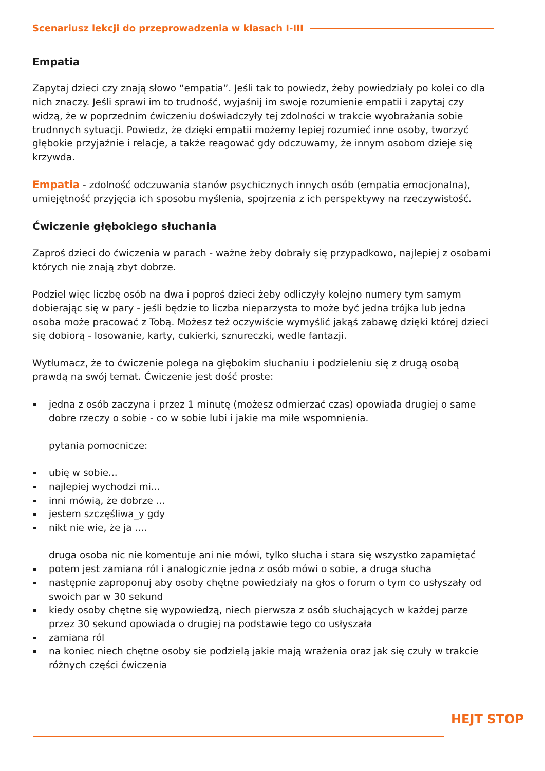Scenariusz lekcji do przeprowadzenia w klasach I-III
Empatia
Zapytaj dzieci czy znają słowo “empatia”. Jeśli tak to powiedz, żeby powiedziały po kolei co dla nich znaczy. Jeśli sprawi im to trudność, wyjaśnij im swoje rozumienie empatii i zapytaj czy widzą, że w poprzednim ćwiczeniu doświadczyły tej zdolności w trakcie wyobrażania sobie trudnnych sytuacji. Powiedz, że dzięki empatii możemy lepiej rozumieć inne osoby, tworzyć głębokie przyjaźnie i relacje, a także reagować gdy odczuwamy, że innym osobom dzieje się krzywda.
Empatia - zdolność odczuwania stanów psychicznych innych osób (empatia emocjonalna), umiejętność przyjęcia ich sposobu myślenia, spojrzenia z ich perspektywy na rzeczywistość.
Ćwiczenie głębokiego słuchania
Zaproś dzieci do ćwiczenia w parach - ważne żeby dobrały się przypadkowo, najlepiej z osobami których nie znają zbyt dobrze.
Podziel więc liczbę osób na dwa i poproś dzieci żeby odliczyły kolejno numery tym samym dobierając się w pary - jeśli będzie to liczba nieparzysta to może być jedna trójka lub jedna osoba może pracować z Tobą. Możesz też oczywiście wymyślić jakąś zabawę dzięki której dzieci się dobiorą - losowanie, karty, cukierki, sznureczki, wedle fantazji.
Wytłumacz, że to ćwiczenie polega na głębokim słuchaniu i podzieleniu się z drugą osobą prawdą na swój temat. Ćwiczenie jest dość proste:
jedna z osób zaczyna i przez 1 minutę (możesz odmierzać czas) opowiada drugiej o same dobre rzeczy o sobie - co w sobie lubi i jakie ma miłe wspomnienia.
pytania pomocnicze:
ubię w sobie...
najlepiej wychodzi mi...
inni mówią, że dobrze ...
jestem szczęśliwa_y gdy
nikt nie wie, że ja ....
druga osoba nic nie komentuje ani nie mówi, tylko słucha i stara się wszystko zapamiętać
potem jest zamiana ról i analogicznie jedna z osób mówi o sobie, a druga słucha
następnie zaproponuj aby osoby chętne powiedziały na głos o forum o tym co usłyszały od swoich par w 30 sekund
kiedy osoby chętne się wypowiedzą, niech pierwsza z osób słuchających w każdej parze przez 30 sekund opowiada o drugiej na podstawie tego co usłyszała
zamiana ról
na koniec niech chętne osoby sie podzielą jakie mają wrażenia oraz jak się czuły w trakcie różnych części ćwiczenia
HEJT STOP